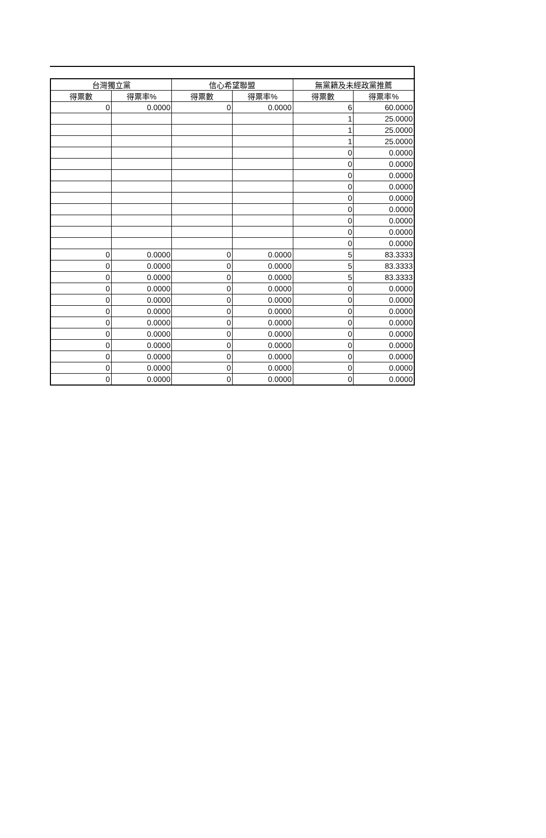| 台灣獨立黨 | | 信心希望聯盟 | | 無黨籍及未經政黨推薦 | |
| --- | --- | --- | --- | --- | --- |
| 得票數 | 得票率% | 得票數 | 得票率% | 得票數 | 得票率% |
| 0 | 0.0000 | 0 | 0.0000 | 6 | 60.0000 |
| | | | | 1 | 25.0000 |
| | | | | 1 | 25.0000 |
| | | | | 1 | 25.0000 |
| | | | | 0 | 0.0000 |
| | | | | 0 | 0.0000 |
| | | | | 0 | 0.0000 |
| | | | | 0 | 0.0000 |
| | | | | 0 | 0.0000 |
| | | | | 0 | 0.0000 |
| | | | | 0 | 0.0000 |
| | | | | 0 | 0.0000 |
| | | | | 0 | 0.0000 |
| 0 | 0.0000 | 0 | 0.0000 | 5 | 83.3333 |
| 0 | 0.0000 | 0 | 0.0000 | 5 | 83.3333 |
| 0 | 0.0000 | 0 | 0.0000 | 5 | 83.3333 |
| 0 | 0.0000 | 0 | 0.0000 | 0 | 0.0000 |
| 0 | 0.0000 | 0 | 0.0000 | 0 | 0.0000 |
| 0 | 0.0000 | 0 | 0.0000 | 0 | 0.0000 |
| 0 | 0.0000 | 0 | 0.0000 | 0 | 0.0000 |
| 0 | 0.0000 | 0 | 0.0000 | 0 | 0.0000 |
| 0 | 0.0000 | 0 | 0.0000 | 0 | 0.0000 |
| 0 | 0.0000 | 0 | 0.0000 | 0 | 0.0000 |
| 0 | 0.0000 | 0 | 0.0000 | 0 | 0.0000 |
| 0 | 0.0000 | 0 | 0.0000 | 0 | 0.0000 |